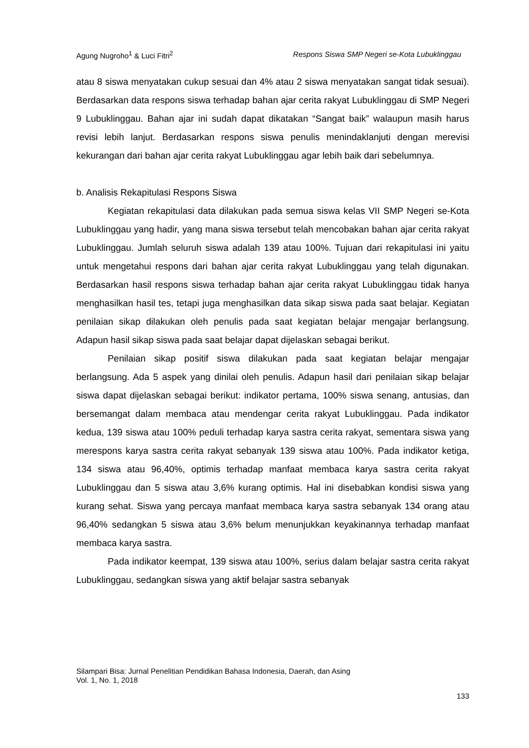Agung Nugroho<sup>1</sup> & Luci Fitri<sup>2</sup> Respons Siswa SMP Negeri se-Kota Lubuklinggau
atau 8 siswa menyatakan cukup sesuai dan 4% atau 2 siswa menyatakan sangat tidak sesuai). Berdasarkan data respons siswa terhadap bahan ajar cerita rakyat Lubuklinggau di SMP Negeri 9 Lubuklinggau. Bahan ajar ini sudah dapat dikatakan “Sangat baik” walaupun masih harus revisi lebih lanjut. Berdasarkan respons siswa penulis menindaklanjuti dengan merevisi kekurangan dari bahan ajar cerita rakyat Lubuklinggau agar lebih baik dari sebelumnya.
b. Analisis Rekapitulasi Respons Siswa
Kegiatan rekapitulasi data dilakukan pada semua siswa kelas VII SMP Negeri se-Kota Lubuklinggau yang hadir, yang mana siswa tersebut telah mencobakan bahan ajar cerita rakyat Lubuklinggau. Jumlah seluruh siswa adalah 139 atau 100%. Tujuan dari rekapitulasi ini yaitu untuk mengetahui respons dari bahan ajar cerita rakyat Lubuklinggau yang telah digunakan. Berdasarkan hasil respons siswa terhadap bahan ajar cerita rakyat Lubuklinggau tidak hanya menghasilkan hasil tes, tetapi juga menghasilkan data sikap siswa pada saat belajar. Kegiatan penilaian sikap dilakukan oleh penulis pada saat kegiatan belajar mengajar berlangsung. Adapun hasil sikap siswa pada saat belajar dapat dijelaskan sebagai berikut.
Penilaian sikap positif siswa dilakukan pada saat kegiatan belajar mengajar berlangsung. Ada 5 aspek yang dinilai oleh penulis. Adapun hasil dari penilaian sikap belajar siswa dapat dijelaskan sebagai berikut: indikator pertama, 100% siswa senang, antusias, dan bersemangat dalam membaca atau mendengar cerita rakyat Lubuklinggau. Pada indikator kedua, 139 siswa atau 100% peduli terhadap karya sastra cerita rakyat, sementara siswa yang merespons karya sastra cerita rakyat sebanyak 139 siswa atau 100%. Pada indikator ketiga, 134 siswa atau 96,40%, optimis terhadap manfaat membaca karya sastra cerita rakyat Lubuklinggau dan 5 siswa atau 3,6% kurang optimis. Hal ini disebabkan kondisi siswa yang kurang sehat. Siswa yang percaya manfaat membaca karya sastra sebanyak 134 orang atau 96,40% sedangkan 5 siswa atau 3,6% belum menunjukkan keyakinannya terhadap manfaat membaca karya sastra.
Pada indikator keempat, 139 siswa atau 100%, serius dalam belajar sastra cerita rakyat Lubuklinggau, sedangkan siswa yang aktif belajar sastra sebanyak
Silampari Bisa: Jurnal Penelitian Pendidikan Bahasa Indonesia, Daerah, dan Asing
Vol. 1, No. 1, 2018
133